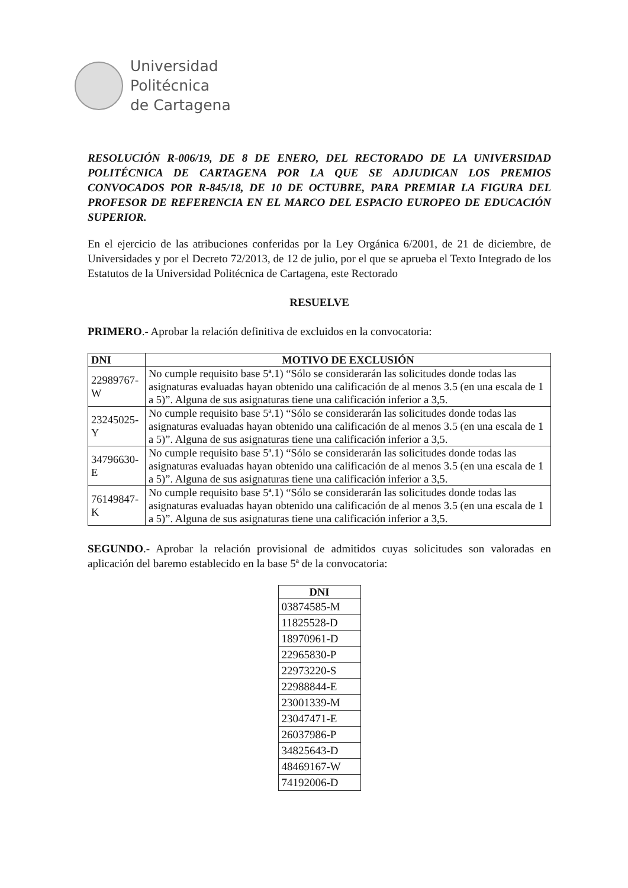Universidad
Politécnica
de Cartagena
RESOLUCIÓN R-006/19, DE 8 DE ENERO, DEL RECTORADO DE LA UNIVERSIDAD POLITÉCNICA DE CARTAGENA POR LA QUE SE ADJUDICAN LOS PREMIOS CONVOCADOS POR R-845/18, DE 10 DE OCTUBRE, PARA PREMIAR LA FIGURA DEL PROFESOR DE REFERENCIA EN EL MARCO DEL ESPACIO EUROPEO DE EDUCACIÓN SUPERIOR.
En el ejercicio de las atribuciones conferidas por la Ley Orgánica 6/2001, de 21 de diciembre, de Universidades y por el Decreto 72/2013, de 12 de julio, por el que se aprueba el Texto Integrado de los Estatutos de la Universidad Politécnica de Cartagena, este Rectorado
RESUELVE
PRIMERO.- Aprobar la relación definitiva de excluidos en la convocatoria:
| DNI | MOTIVO DE EXCLUSIÓN |
| --- | --- |
| 22989767-W | No cumple requisito base 5ª.1) “Sólo se considerarán las solicitudes donde todas las asignaturas evaluadas hayan obtenido una calificación de al menos 3.5 (en una escala de 1 a 5)”. Alguna de sus asignaturas tiene una calificación inferior a 3,5. |
| 23245025-Y | No cumple requisito base 5ª.1) “Sólo se considerarán las solicitudes donde todas las asignaturas evaluadas hayan obtenido una calificación de al menos 3.5 (en una escala de 1 a 5)”. Alguna de sus asignaturas tiene una calificación inferior a 3,5. |
| 34796630-E | No cumple requisito base 5ª.1) “Sólo se considerarán las solicitudes donde todas las asignaturas evaluadas hayan obtenido una calificación de al menos 3.5 (en una escala de 1 a 5)”. Alguna de sus asignaturas tiene una calificación inferior a 3,5. |
| 76149847-K | No cumple requisito base 5ª.1) “Sólo se considerarán las solicitudes donde todas las asignaturas evaluadas hayan obtenido una calificación de al menos 3.5 (en una escala de 1 a 5)”. Alguna de sus asignaturas tiene una calificación inferior a 3,5. |
SEGUNDO.- Aprobar la relación provisional de admitidos cuyas solicitudes son valoradas en aplicación del baremo establecido en la base 5ª de la convocatoria:
| DNI |
| --- |
| 03874585-M |
| 11825528-D |
| 18970961-D |
| 22965830-P |
| 22973220-S |
| 22988844-E |
| 23001339-M |
| 23047471-E |
| 26037986-P |
| 34825643-D |
| 48469167-W |
| 74192006-D |